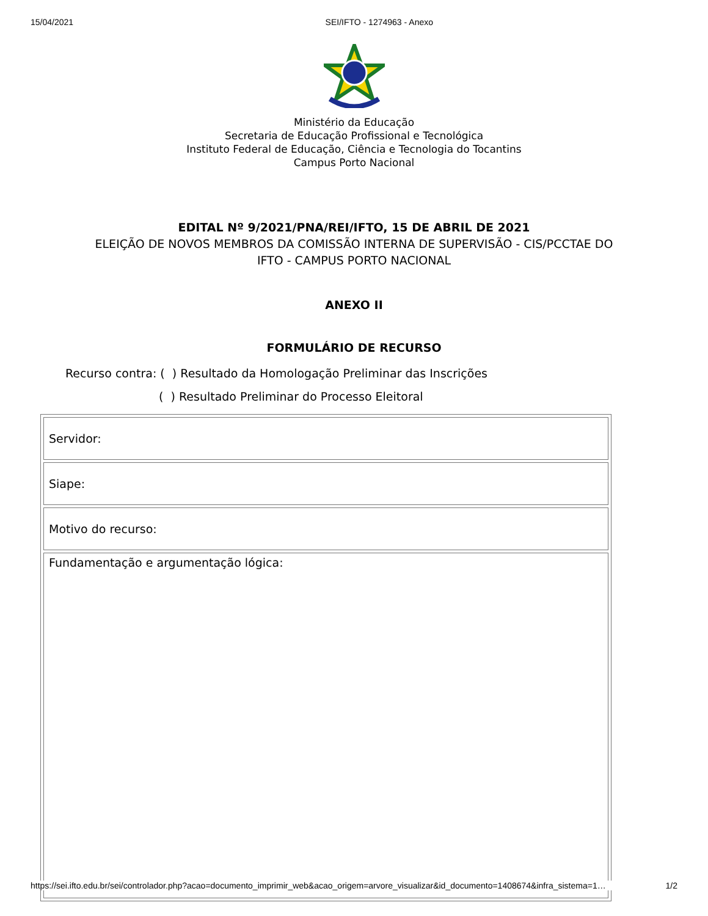15/04/2021 SEI/IFTO - 1274963 - Anexo
Ministério da Educação
Secretaria de Educação Profissional e Tecnológica
Instituto Federal de Educação, Ciência e Tecnologia do Tocantins
Campus Porto Nacional
EDITAL Nº 9/2021/PNA/REI/IFTO, 15 DE ABRIL DE 2021
ELEIÇÃO DE NOVOS MEMBROS DA COMISSÃO INTERNA DE SUPERVISÃO - CIS/PCCTAE DO
IFTO - CAMPUS PORTO NACIONAL
ANEXO II
FORMULÁRIO DE RECURSO
Recurso contra: ( ) Resultado da Homologação Preliminar das Inscrições
( ) Resultado Preliminar do Processo Eleitoral
| Servidor: |
| Siape: |
| Motivo do recurso: |
| Fundamentação e argumentação lógica: |
https://sei.ifto.edu.br/sei/controlador.php?acao=documento_imprimir_web&acao_origem=arvore_visualizar&id_documento=1408674&infra_sistema=1… 1/2